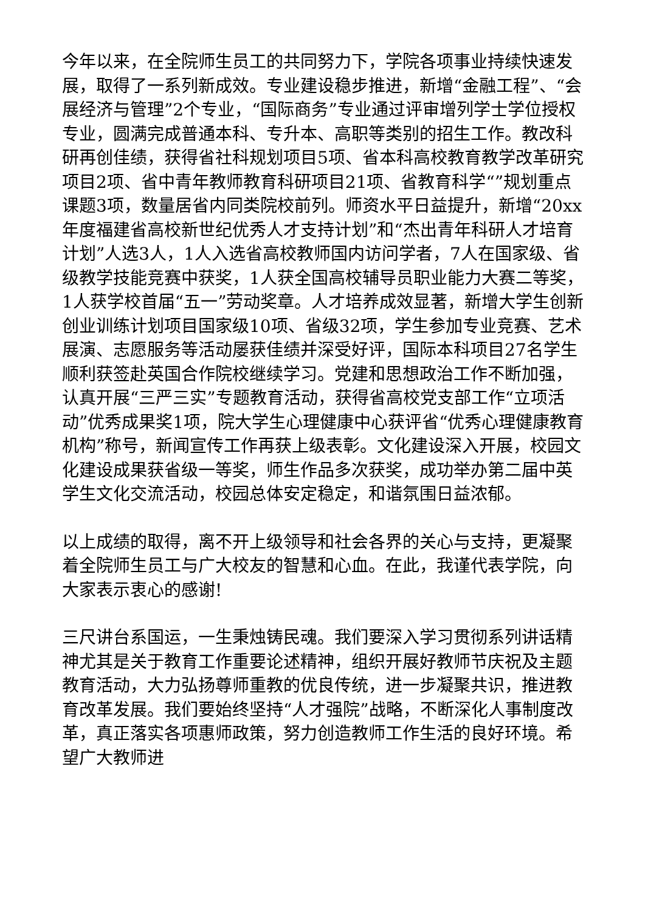今年以来，在全院师生员工的共同努力下，学院各项事业持续快速发展，取得了一系列新成效。专业建设稳步推进，新增“金融工程”、“会展经济与管理”2个专业，“国际商务”专业通过评审增列学士学位授权专业，圆满完成普通本科、专升本、高职等类别的招生工作。教改科研再创佳绩，获得省社科规划项目5项、省本科高校教育教学改革研究项目2项、省中青年教师教育科研项目21项、省教育科学“”规划重点课题3项，数量居省内同类院校前列。师资水平日益提升，新增“20xx年度福建省高校新世纪优秀人才支持计划”和“杰出青年科研人才培育计划”人选3人，1人入选省高校教师国内访问学者，7人在国家级、省级教学技能竞赛中获奖，1人获全国高校辅导员职业能力大赛二等奖，1人获学校首届“五一”劳动奖章。人才培养成效显著，新增大学生创新创业训练计划项目国家级10项、省级32项，学生参加专业竞赛、艺术展演、志愿服务等活动屡获佳绩并深受好评，国际本科项目27名学生顺利获签赴英国合作院校继续学习。党建和思想政治工作不断加强，认真开展“三严三实”专题教育活动，获得省高校党支部工作“立项活动”优秀成果奖1项，院大学生心理健康中心获评省“优秀心理健康教育机构”称号，新闻宣传工作再获上级表彰。文化建设深入开展，校园文化建设成果获省级一等奖，师生作品多次获奖，成功举办第二届中英学生文化交流活动，校园总体安定稳定，和谐氛围日益浓郁。
以上成绩的取得，离不开上级领导和社会各界的关心与支持，更凝聚着全院师生员工与广大校友的智慧和心血。在此，我谨代表学院，向大家表示衷心的感谢!
三尺讲台系国运，一生秉烛铸民魂。我们要深入学习贯彻系列讲话精神尤其是关于教育工作重要论述精神，组织开展好教师节庆祝及主题教育活动，大力弘扬尊师重教的优良传统，进一步凝聚共识，推进教育改革发展。我们要始终坚持“人才强院”战略，不断深化人事制度改革，真正落实各项惠师政策，努力创造教师工作生活的良好环境。希望广大教师进